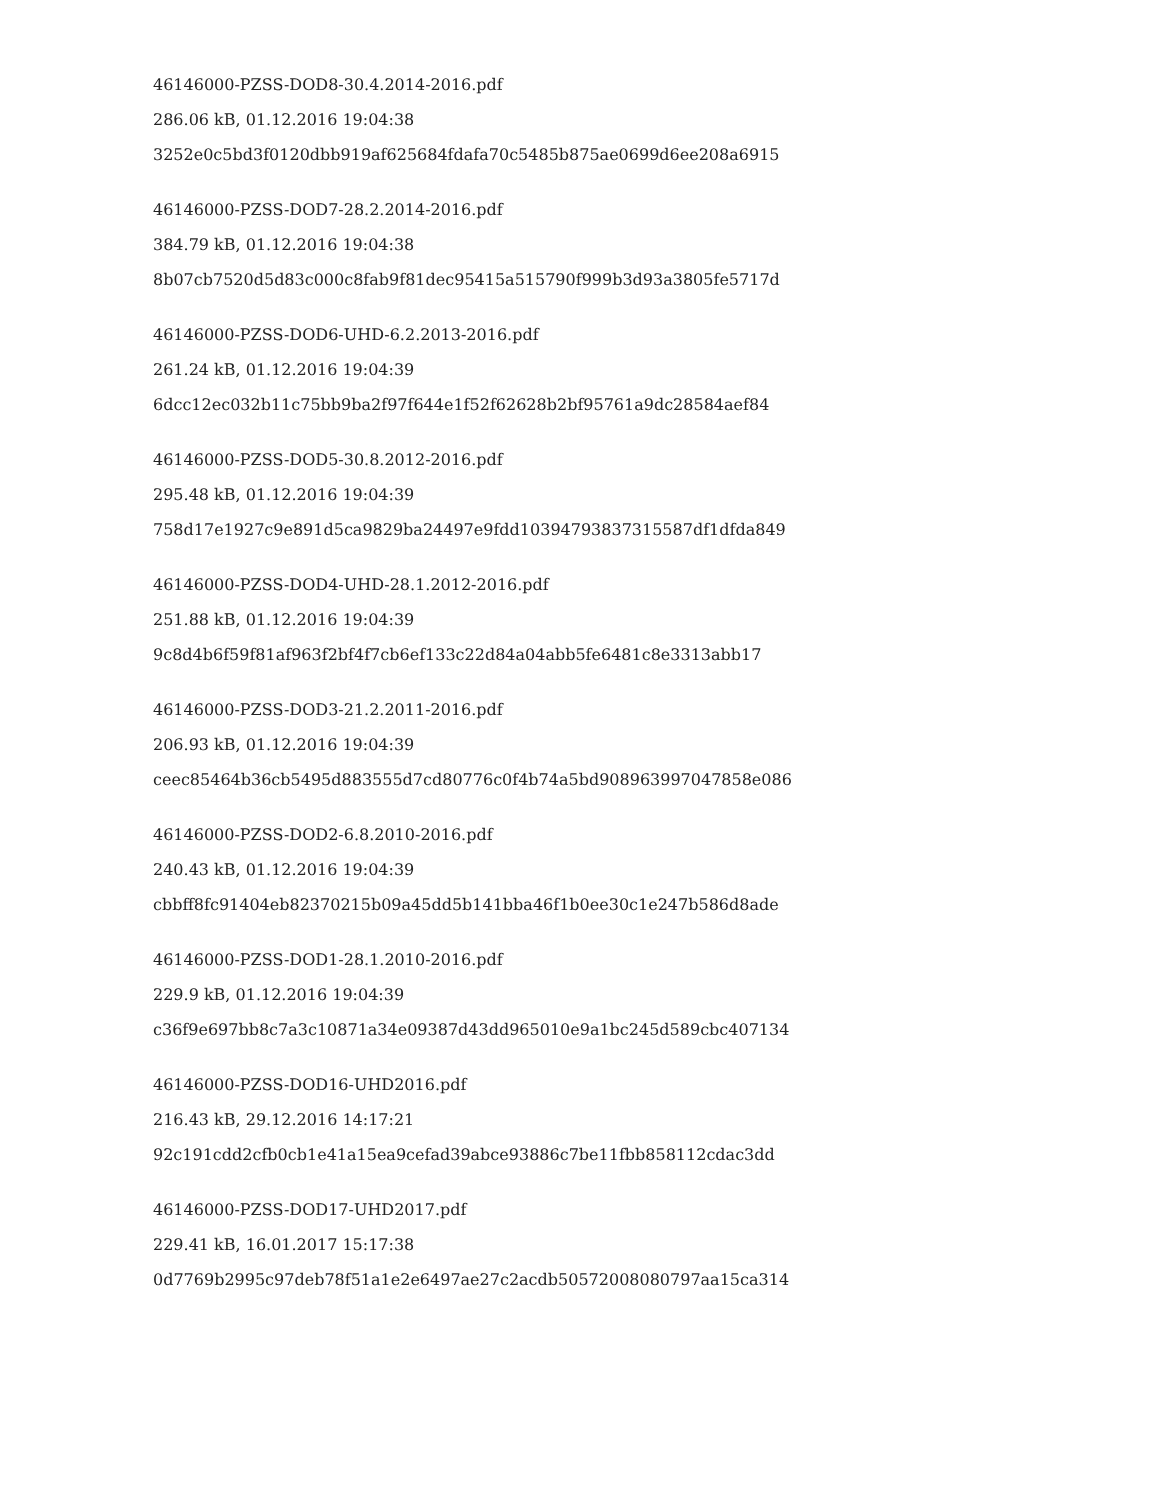46146000-PZSS-DOD8-30.4.2014-2016.pdf
286.06 kB, 01.12.2016 19:04:38
3252e0c5bd3f0120dbb919af625684fdafa70c5485b875ae0699d6ee208a6915
46146000-PZSS-DOD7-28.2.2014-2016.pdf
384.79 kB, 01.12.2016 19:04:38
8b07cb7520d5d83c000c8fab9f81dec95415a515790f999b3d93a3805fe5717d
46146000-PZSS-DOD6-UHD-6.2.2013-2016.pdf
261.24 kB, 01.12.2016 19:04:39
6dcc12ec032b11c75bb9ba2f97f644e1f52f62628b2bf95761a9dc28584aef84
46146000-PZSS-DOD5-30.8.2012-2016.pdf
295.48 kB, 01.12.2016 19:04:39
758d17e1927c9e891d5ca9829ba24497e9fdd10394793837315587df1dfda849
46146000-PZSS-DOD4-UHD-28.1.2012-2016.pdf
251.88 kB, 01.12.2016 19:04:39
9c8d4b6f59f81af963f2bf4f7cb6ef133c22d84a04abb5fe6481c8e3313abb17
46146000-PZSS-DOD3-21.2.2011-2016.pdf
206.93 kB, 01.12.2016 19:04:39
ceec85464b36cb5495d883555d7cd80776c0f4b74a5bd908963997047858e086
46146000-PZSS-DOD2-6.8.2010-2016.pdf
240.43 kB, 01.12.2016 19:04:39
cbbff8fc91404eb82370215b09a45dd5b141bba46f1b0ee30c1e247b586d8ade
46146000-PZSS-DOD1-28.1.2010-2016.pdf
229.9 kB, 01.12.2016 19:04:39
c36f9e697bb8c7a3c10871a34e09387d43dd965010e9a1bc245d589cbc407134
46146000-PZSS-DOD16-UHD2016.pdf
216.43 kB, 29.12.2016 14:17:21
92c191cdd2cfb0cb1e41a15ea9cefad39abce93886c7be11fbb858112cdac3dd
46146000-PZSS-DOD17-UHD2017.pdf
229.41 kB, 16.01.2017 15:17:38
0d7769b2995c97deb78f51a1e2e6497ae27c2acdb50572008080797aa15ca314